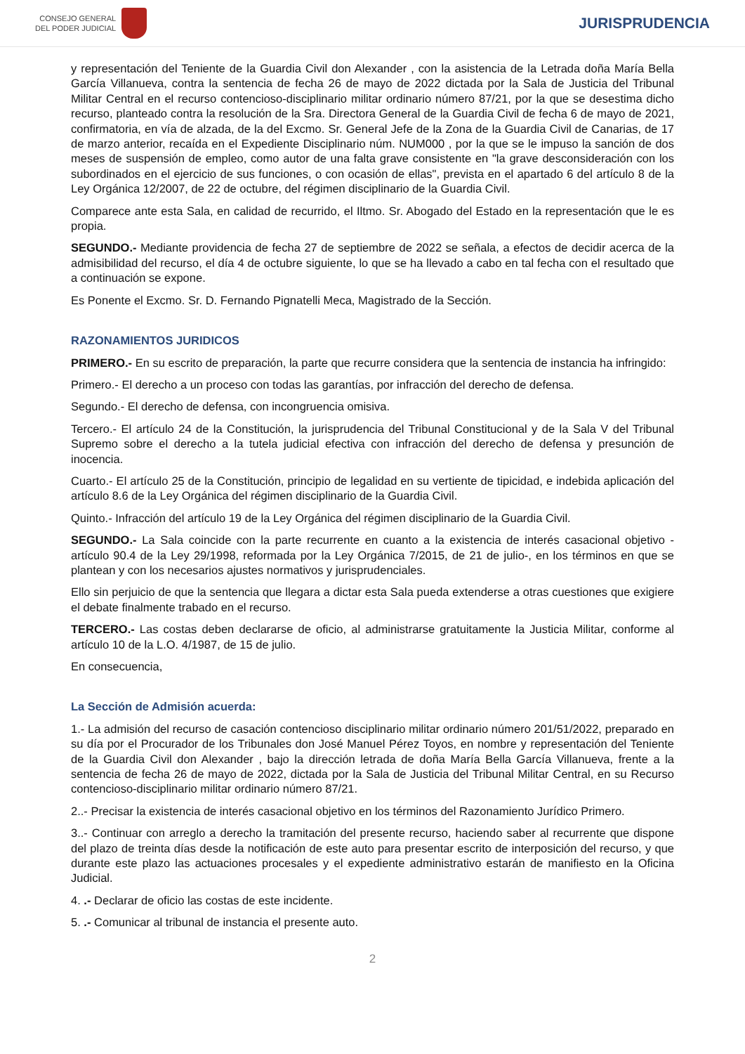CONSEJO GENERAL
DEL PODER JUDICIAL
JURISPRUDENCIA
y representación del Teniente de la Guardia Civil don Alexander , con la asistencia de la Letrada doña María Bella García Villanueva, contra la sentencia de fecha 26 de mayo de 2022 dictada por la Sala de Justicia del Tribunal Militar Central en el recurso contencioso-disciplinario militar ordinario número 87/21, por la que se desestima dicho recurso, planteado contra la resolución de la Sra. Directora General de la Guardia Civil de fecha 6 de mayo de 2021, confirmatoria, en vía de alzada, de la del Excmo. Sr. General Jefe de la Zona de la Guardia Civil de Canarias, de 17 de marzo anterior, recaída en el Expediente Disciplinario núm. NUM000 , por la que se le impuso la sanción de dos meses de suspensión de empleo, como autor de una falta grave consistente en "la grave desconsideración con los subordinados en el ejercicio de sus funciones, o con ocasión de ellas", prevista en el apartado 6 del artículo 8 de la Ley Orgánica 12/2007, de 22 de octubre, del régimen disciplinario de la Guardia Civil.
Comparece ante esta Sala, en calidad de recurrido, el Iltmo. Sr. Abogado del Estado en la representación que le es propia.
SEGUNDO.- Mediante providencia de fecha 27 de septiembre de 2022 se señala, a efectos de decidir acerca de la admisibilidad del recurso, el día 4 de octubre siguiente, lo que se ha llevado a cabo en tal fecha con el resultado que a continuación se expone.
Es Ponente el Excmo. Sr. D. Fernando Pignatelli Meca, Magistrado de la Sección.
RAZONAMIENTOS JURIDICOS
PRIMERO.- En su escrito de preparación, la parte que recurre considera que la sentencia de instancia ha infringido:
Primero.- El derecho a un proceso con todas las garantías, por infracción del derecho de defensa.
Segundo.- El derecho de defensa, con incongruencia omisiva.
Tercero.- El artículo 24 de la Constitución, la jurisprudencia del Tribunal Constitucional y de la Sala V del Tribunal Supremo sobre el derecho a la tutela judicial efectiva con infracción del derecho de defensa y presunción de inocencia.
Cuarto.- El artículo 25 de la Constitución, principio de legalidad en su vertiente de tipicidad, e indebida aplicación del artículo 8.6 de la Ley Orgánica del régimen disciplinario de la Guardia Civil.
Quinto.- Infracción del artículo 19 de la Ley Orgánica del régimen disciplinario de la Guardia Civil.
SEGUNDO.- La Sala coincide con la parte recurrente en cuanto a la existencia de interés casacional objetivo -artículo 90.4 de la Ley 29/1998, reformada por la Ley Orgánica 7/2015, de 21 de julio-, en los términos en que se plantean y con los necesarios ajustes normativos y jurisprudenciales.
Ello sin perjuicio de que la sentencia que llegara a dictar esta Sala pueda extenderse a otras cuestiones que exigiere el debate finalmente trabado en el recurso.
TERCERO.- Las costas deben declararse de oficio, al administrarse gratuitamente la Justicia Militar, conforme al artículo 10 de la L.O. 4/1987, de 15 de julio.
En consecuencia,
La Sección de Admisión acuerda:
1.- La admisión del recurso de casación contencioso disciplinario militar ordinario número 201/51/2022, preparado en su día por el Procurador de los Tribunales don José Manuel Pérez Toyos, en nombre y representación del Teniente de la Guardia Civil don Alexander , bajo la dirección letrada de doña María Bella García Villanueva, frente a la sentencia de fecha 26 de mayo de 2022, dictada por la Sala de Justicia del Tribunal Militar Central, en su Recurso contencioso-disciplinario militar ordinario número 87/21.
2..- Precisar la existencia de interés casacional objetivo en los términos del Razonamiento Jurídico Primero.
3..- Continuar con arreglo a derecho la tramitación del presente recurso, haciendo saber al recurrente que dispone del plazo de treinta días desde la notificación de este auto para presentar escrito de interposición del recurso, y que durante este plazo las actuaciones procesales y el expediente administrativo estarán de manifiesto en la Oficina Judicial.
4. .- Declarar de oficio las costas de este incidente.
5. .- Comunicar al tribunal de instancia el presente auto.
2